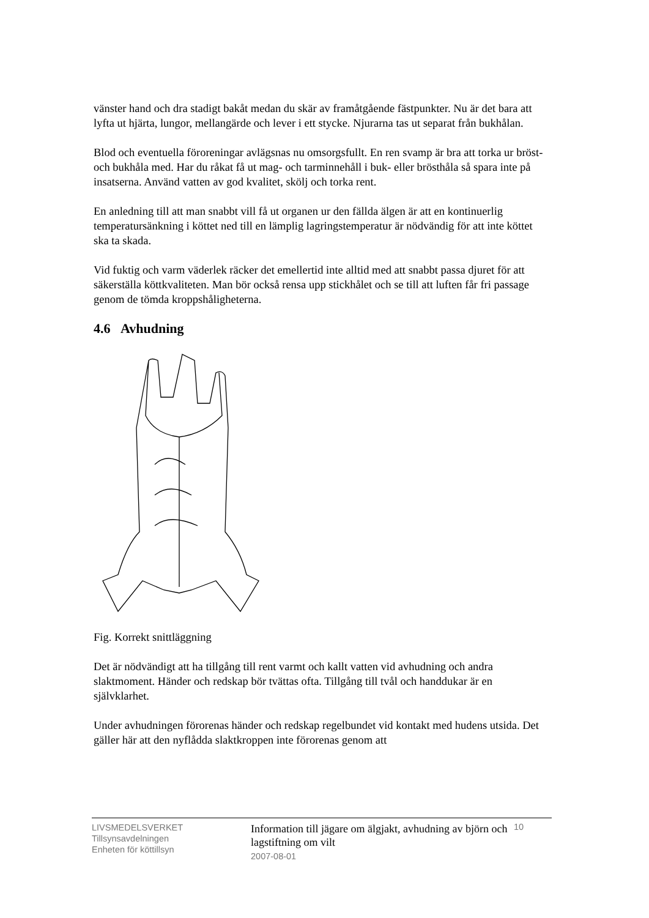vänster hand och dra stadigt bakåt medan du skär av framåtgående fästpunkter. Nu är det bara att lyfta ut hjärta, lungor, mellangärde och lever i ett stycke. Njurarna tas ut separat från bukhålan.
Blod och eventuella föroreningar avlägsnas nu omsorgsfullt. En ren svamp är bra att torka ur bröst- och bukhåla med. Har du råkat få ut mag- och tarminnehåll i buk- eller brösthåla så spara inte på insatserna. Använd vatten av god kvalitet, skölj och torka rent.
En anledning till att man snabbt vill få ut organen ur den fällda älgen är att en kontinuerlig temperatursänkning i köttet ned till en lämplig lagringstemperatur är nödvändig för att inte köttet ska ta skada.
Vid fuktig och varm väderlek räcker det emellertid inte alltid med att snabbt passa djuret för att säkerställa köttkvaliteten. Man bör också rensa upp stickhålet och se till att luften får fri passage genom de tömda kroppshåligheterna.
4.6 Avhudning
Fig. Korrekt snittläggning
Det är nödvändigt att ha tillgång till rent varmt och kallt vatten vid avhudning och andra slaktmoment. Händer och redskap bör tvättas ofta. Tillgång till tvål och handdukar är en självklarhet.
Under avhudningen förorenas händer och redskap regelbundet vid kontakt med hudens utsida. Det gäller här att den nyflådda slaktkroppen inte förorenas genom att
LIVSMEDELSVERKET
Tillsynsavdelningen
Enheten för köttillsyn
Information till jägare om älgjakt, avhudning av björn och lagstiftning om vilt
2007-08-01
10